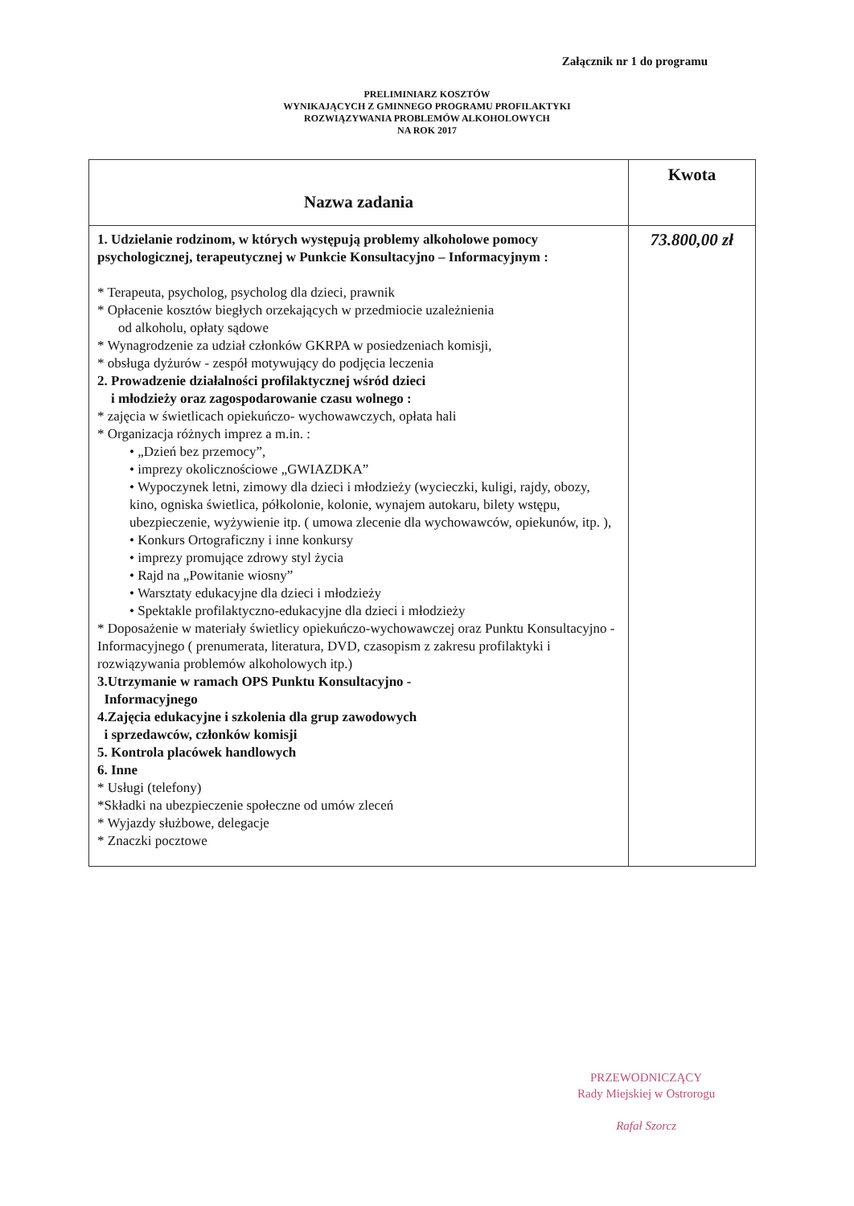Załącznik nr 1 do programu
PRELIMINIARZ KOSZTÓW
WYNIKAJĄCYCH Z GMINNEGO PROGRAMU PROFILAKTYKI
ROZWIĄZYWANIA PROBLEMÓW ALKOHOLOWYCH
NA ROK 2017
| Nazwa zadania | Kwota |
| --- | --- |
| 1. Udzielanie rodzinom, w których występują problemy alkoholowe pomocy psychologicznej, terapeutycznej w Punkcie Konsultacyjno – Informacyjnym : * Terapeuta, psycholog, psycholog dla dzieci, prawnik * Opłacenie kosztów biegłych orzekających w przedmiocie uzależnienia od alkoholu, opłaty sądowe * Wynagrodzenie za udział członków GKRPA w posiedzeniach komisji, * obsługa dyżurów - zespół motywujący do podjęcia leczenia 2. Prowadzenie działalności profilaktycznej wśród dzieci i młodzieży oraz zagospodarowanie czasu wolnego : * zajęcia w świetlicach opiekuńczo- wychowawczych, opłata hali * Organizacja różnych imprez a m.in. : • „Dzień bez przemocy”, • imprezy okolicznościowe „GWIAZDKA” • Wypoczynek letni, zimowy dla dzieci i młodzieży (wycieczki, kuligi, rajdy, obozy, kino, ogniska świetlica, półkolonie, kolonie, wynajem autokaru, bilety wstępu, ubezpieczenie, wyżywienie itp. ( umowa zlecenie dla wychowawców, opiekunów, itp. ), • Konkurs Ortograficzny i inne konkursy • imprezy promujące zdrowy styl życia • Rajd na „Powitanie wiosny” • Warsztaty edukacyjne dla dzieci i młodzieży • Spektakle profilaktyczno-edukacyjne dla dzieci i młodzieży * Doposażenie w materiały świetlicy opiekuńczo-wychowawczej oraz Punktu Konsultacyjno - Informacyjnego ( prenumerata, literatura, DVD, czasopism z zakresu profilaktyki i rozwiązywania problemów alkoholowych itp.) 3.Utrzymanie w ramach OPS Punktu Konsultacyjno - Informacyjnego 4.Zajęcia edukacyjne i szkolenia dla grup zawodowych i sprzedawców, członków komisji 5. Kontrola placówek handlowych 6. Inne * Usługi (telefony) *Składki na ubezpieczenie społeczne od umów zleceń * Wyjazdy służbowe, delegacje * Znaczki pocztowe | 73.800,00 zł |
PRZEWODNICZĄCY
Rady Miejskiej w Ostrorogu
Rafał Szorcz